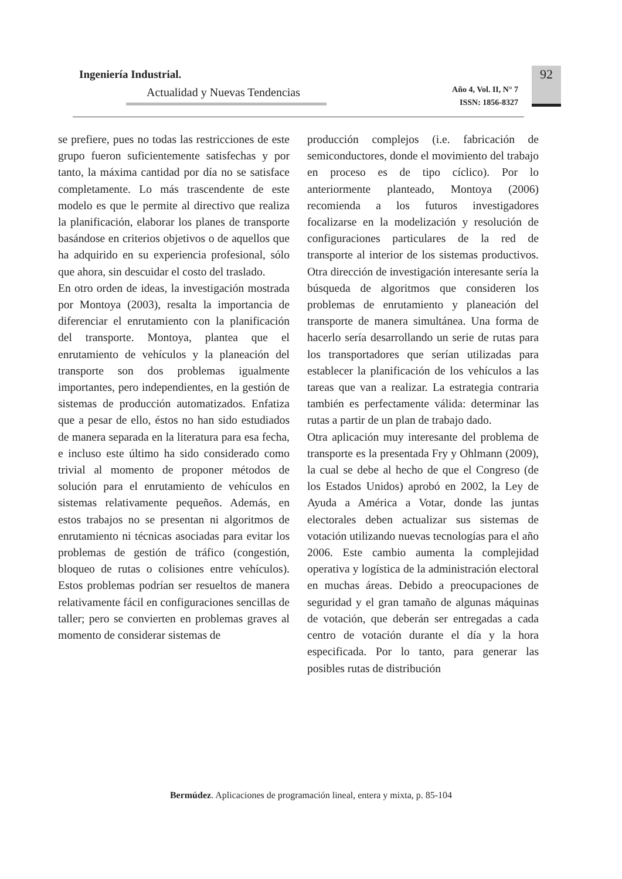Ingeniería Industrial.
Actualidad y Nuevas Tendencias
Año 4, Vol. II, N° 7
ISSN: 1856-8327
92
se prefiere, pues no todas las restricciones de este grupo fueron suficientemente satisfechas y por tanto, la máxima cantidad por día no se satisface completamente. Lo más trascendente de este modelo es que le permite al directivo que realiza la planificación, elaborar los planes de transporte basándose en criterios objetivos o de aquellos que ha adquirido en su experiencia profesional, sólo que ahora, sin descuidar el costo del traslado.
En otro orden de ideas, la investigación mostrada por Montoya (2003), resalta la importancia de diferenciar el enrutamiento con la planificación del transporte. Montoya, plantea que el enrutamiento de vehículos y la planeación del transporte son dos problemas igualmente importantes, pero independientes, en la gestión de sistemas de producción automatizados. Enfatiza que a pesar de ello, éstos no han sido estudiados de manera separada en la literatura para esa fecha, e incluso este último ha sido considerado como trivial al momento de proponer métodos de solución para el enrutamiento de vehículos en sistemas relativamente pequeños. Además, en estos trabajos no se presentan ni algoritmos de enrutamiento ni técnicas asociadas para evitar los problemas de gestión de tráfico (congestión, bloqueo de rutas o colisiones entre vehículos). Estos problemas podrían ser resueltos de manera relativamente fácil en configuraciones sencillas de taller; pero se convierten en problemas graves al momento de considerar sistemas de
producción complejos (i.e. fabricación de semiconductores, donde el movimiento del trabajo en proceso es de tipo cíclico). Por lo anteriormente planteado, Montoya (2006) recomienda a los futuros investigadores focalizarse en la modelización y resolución de configuraciones particulares de la red de transporte al interior de los sistemas productivos. Otra dirección de investigación interesante sería la búsqueda de algoritmos que consideren los problemas de enrutamiento y planeación del transporte de manera simultánea. Una forma de hacerlo sería desarrollando un serie de rutas para los transportadores que serían utilizadas para establecer la planificación de los vehículos a las tareas que van a realizar. La estrategia contraria también es perfectamente válida: determinar las rutas a partir de un plan de trabajo dado.
Otra aplicación muy interesante del problema de transporte es la presentada Fry y Ohlmann (2009), la cual se debe al hecho de que el Congreso (de los Estados Unidos) aprobó en 2002, la Ley de Ayuda a América a Votar, donde las juntas electorales deben actualizar sus sistemas de votación utilizando nuevas tecnologías para el año 2006. Este cambio aumenta la complejidad operativa y logística de la administración electoral en muchas áreas. Debido a preocupaciones de seguridad y el gran tamaño de algunas máquinas de votación, que deberán ser entregadas a cada centro de votación durante el día y la hora especificada. Por lo tanto, para generar las posibles rutas de distribución
Bermúdez. Aplicaciones de programación lineal, entera y mixta, p. 85-104